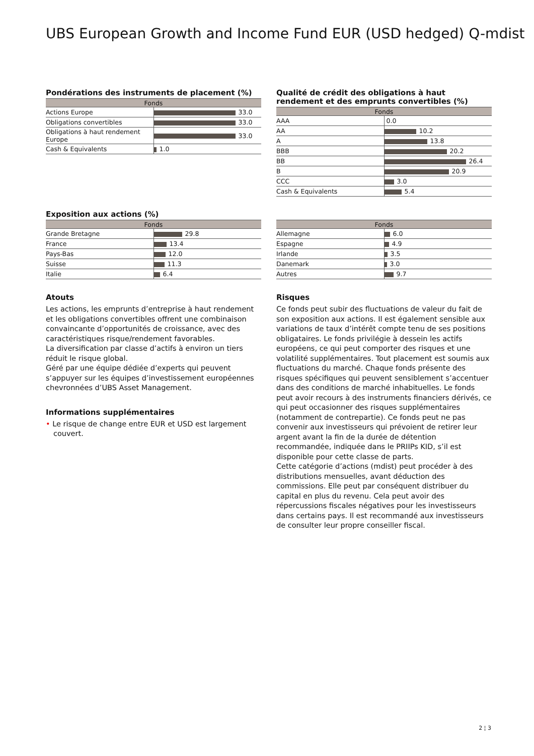UBS European Growth and Income Fund EUR (USD hedged) Q-mdist
Pondérations des instruments de placement (%)
| Fonds | |
| --- | --- |
| Actions Europe | 33.0 |
| Obligations convertibles | 33.0 |
| Obligations à haut rendement Europe | 33.0 |
| Cash & Equivalents | 1.0 |
Qualité de crédit des obligations à haut rendement et des emprunts convertibles (%)
| Fonds | |
| --- | --- |
| AAA | 0.0 |
| AA | 10.2 |
| A | 13.8 |
| BBB | 20.2 |
| BB | 26.4 |
| B | 20.9 |
| CCC | 3.0 |
| Cash & Equivalents | 5.4 |
Exposition aux actions (%)
| Fonds | |
| --- | --- |
| Grande Bretagne | 29.8 |
| France | 13.4 |
| Pays-Bas | 12.0 |
| Suisse | 11.3 |
| Italie | 6.4 |
| Fonds | |
| --- | --- |
| Allemagne | 6.0 |
| Espagne | 4.9 |
| Irlande | 3.5 |
| Danemark | 3.0 |
| Autres | 9.7 |
Atouts
Les actions, les emprunts d’entreprise à haut rendement et les obligations convertibles offrent une combinaison convaincante d’opportunités de croissance, avec des caractéristiques risque/rendement favorables.
La diversification par classe d’actifs à environ un tiers réduit le risque global.
Géré par une équipe dédiée d’experts qui peuvent s’appuyer sur les équipes d’investissement européennes chevronnées d’UBS Asset Management.
Informations supplémentaires
• Le risque de change entre EUR et USD est largement couvert.
Risques
Ce fonds peut subir des fluctuations de valeur du fait de son exposition aux actions. Il est également sensible aux variations de taux d’intérêt compte tenu de ses positions obligataires. Le fonds privilégie à dessein les actifs européens, ce qui peut comporter des risques et une volatilité supplémentaires. Tout placement est soumis aux fluctuations du marché. Chaque fonds présente des risques spécifiques qui peuvent sensiblement s’accentuer dans des conditions de marché inhabituelles. Le fonds peut avoir recours à des instruments financiers dérivés, ce qui peut occasionner des risques supplémentaires (notamment de contrepartie). Ce fonds peut ne pas convenir aux investisseurs qui prévoient de retirer leur argent avant la fin de la durée de détention recommandée, indiquée dans le PRIIPs KID, s’il est disponible pour cette classe de parts.
Cette catégorie d’actions (mdist) peut procéder à des distributions mensuelles, avant déduction des commissions. Elle peut par conséquent distribuer du capital en plus du revenu. Cela peut avoir des répercussions fiscales négatives pour les investisseurs dans certains pays. Il est recommandé aux investisseurs de consulter leur propre conseiller fiscal.
2 ¦ 3